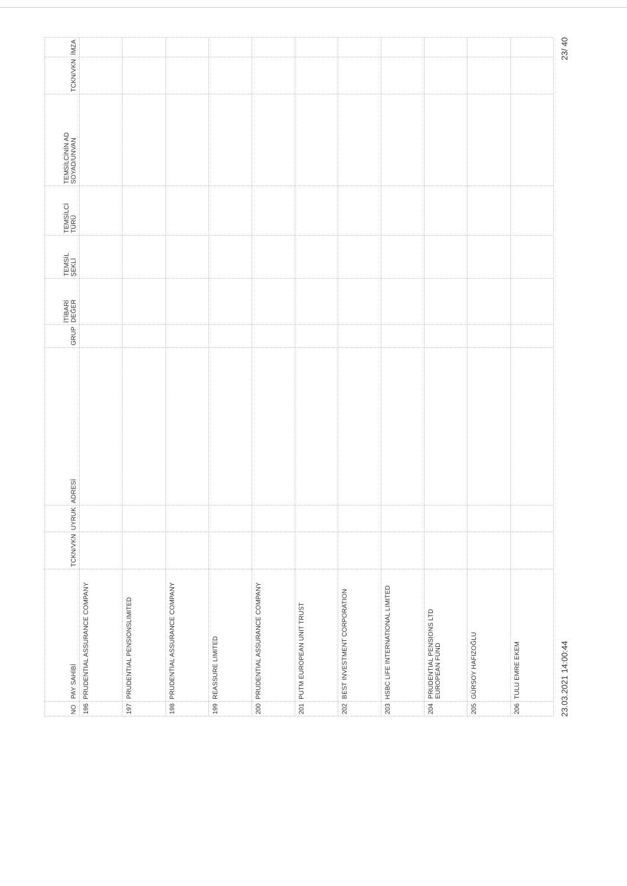| NO | PAY SAHİBİ | TCKN/VKN | UYRUK | ADRESİ | GRUP | İTİBARİ DEĞER | TEMSİL ŞEKLİ | TEMSİLCİ TÜRÜ | TEMSİLCİNİN AD SOYAD/UNVAN | TCKN/VKN | İMZA |
| --- | --- | --- | --- | --- | --- | --- | --- | --- | --- | --- | --- |
| 196 | PRUDENTIAL ASSURANCE COMPANY | | | | | | | | | | |
| 197 | PRUDENTIAL PENSIONSLIMITED | | | | | | | | | | |
| 198 | PRUDENTIAL ASSURANCE COMPANY | | | | | | | | | | |
| 199 | REASSURE LIMITED | | | | | | | | | | |
| 200 | PRUDENTIAL ASSURANCE COMPANY | | | | | | | | | | |
| 201 | PUTM EUROPEAN UNIT TRUST | | | | | | | | | | |
| 202 | BEST INVESTMENT CORPORATION | | | | | | | | | | |
| 203 | HSBC LIFE INTERNATIONAL LIMITED | | | | | | | | | | |
| 204 | PRUDENTIAL PENSIONS LTD EUROPEAN FUND | | | | | | | | | | |
| 205 | GÜRSOY HAFIZOĞLU | | | | | | | | | | |
| 206 | TULU EMRE EKEM | | | | | | | | | | |
23.03.2021 14:00:44 23/ 40